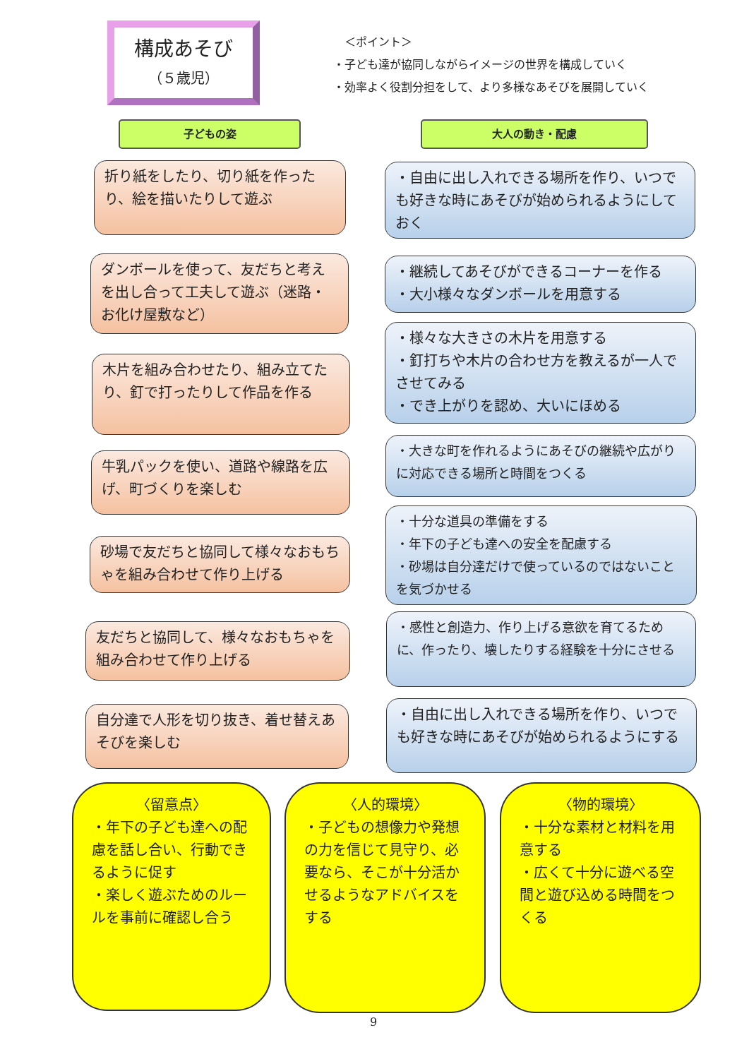構成あそび
（５歳児）
　＜ポイント＞
・子ども達が協同しながらイメージの世界を構成していく
・効率よく役割分担をして、より多様なあそびを展開していく
子どもの姿 大人の動き・配慮
折り紙をしたり、切り紙を作ったり、絵を描いたりして遊ぶ
・自由に出し入れできる場所を作り、いつでも好きな時にあそびが始められるようにしておく
ダンボールを使って、友だちと考えを出し合って工夫して遊ぶ（迷路・お化け屋敷など）
・継続してあそびができるコーナーを作る
・大小様々なダンボールを用意する
木片を組み合わせたり、組み立てたり、釘で打ったりして作品を作る
・様々な大きさの木片を用意する
・釘打ちや木片の合わせ方を教えるが一人でさせてみる
・でき上がりを認め、大いにほめる
牛乳パックを使い、道路や線路を広げ、町づくりを楽しむ
・大きな町を作れるようにあそびの継続や広がりに対応できる場所と時間をつくる
砂場で友だちと協同して様々なおもちゃを組み合わせて作り上げる
・十分な道具の準備をする
・年下の子ども達への安全を配慮する
・砂場は自分達だけで使っているのではないことを気づかせる
友だちと協同して、様々なおもちゃを組み合わせて作り上げる
・感性と創造力、作り上げる意欲を育てるために、作ったり、壊したりする経験を十分にさせる
自分達で人形を切り抜き、着せ替えあそびを楽しむ
・自由に出し入れできる場所を作り、いつでも好きな時にあそびが始められるようにする
〈留意点〉
・年下の子ども達への配慮を話し合い、行動できるように促す
・楽しく遊ぶためのルールを事前に確認し合う
〈人的環境〉
・子どもの想像力や発想の力を信じて見守り、必要なら、そこが十分活かせるようなアドバイスをする
〈物的環境〉
・十分な素材と材料を用意する
・広くて十分に遊べる空間と遊び込める時間をつくる
9